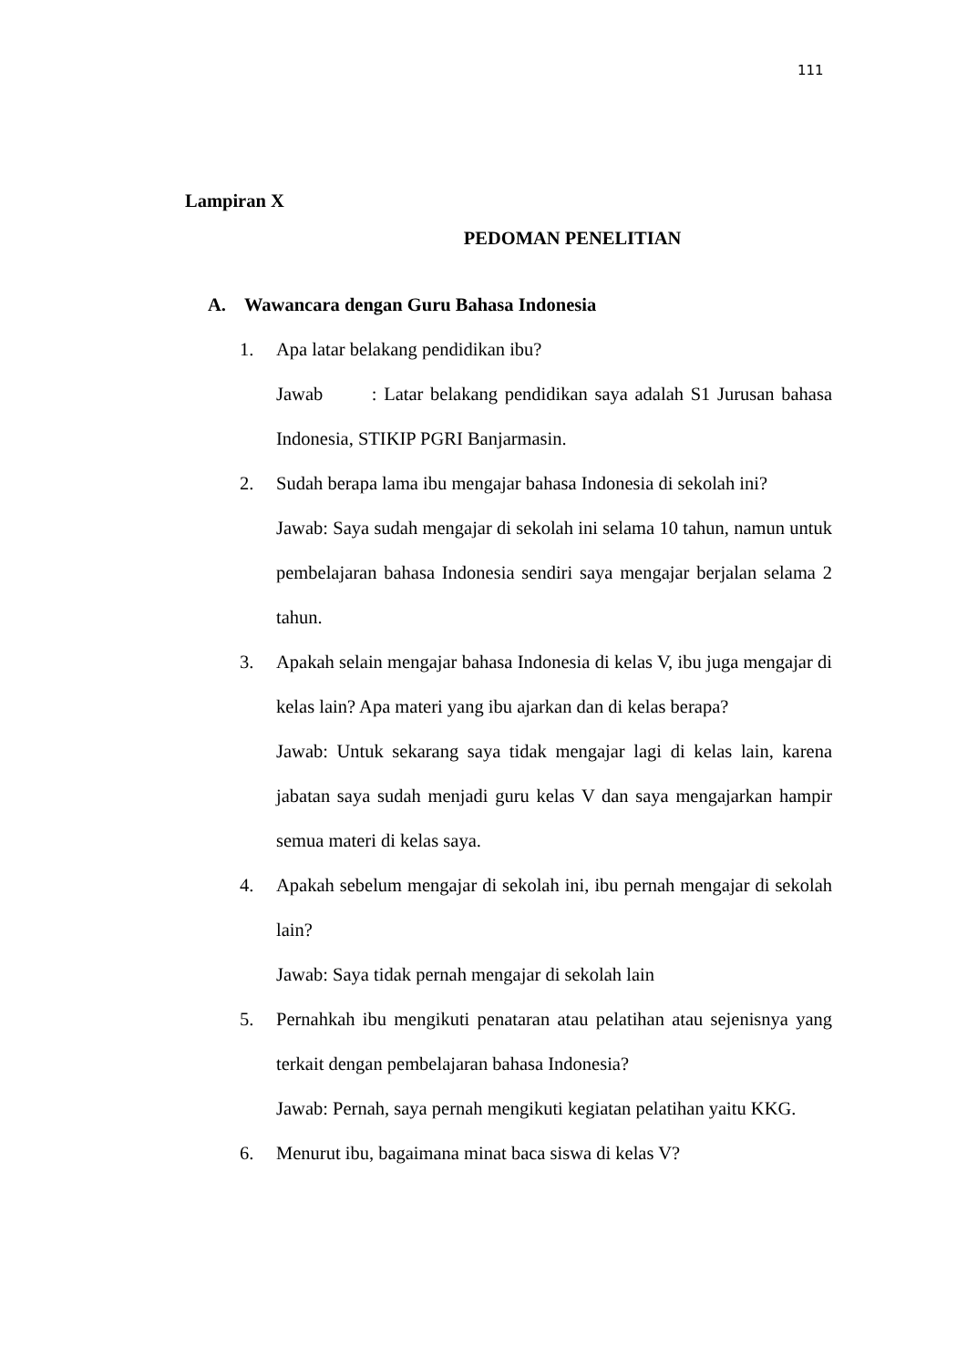111
Lampiran X
PEDOMAN PENELITIAN
A. Wawancara dengan Guru Bahasa Indonesia
1. Apa latar belakang pendidikan ibu?
Jawab : Latar belakang pendidikan saya adalah S1 Jurusan bahasa Indonesia, STIKIP PGRI Banjarmasin.
2. Sudah berapa lama ibu mengajar bahasa Indonesia di sekolah ini?
Jawab: Saya sudah mengajar di sekolah ini selama 10 tahun, namun untuk pembelajaran bahasa Indonesia sendiri saya mengajar berjalan selama 2 tahun.
3. Apakah selain mengajar bahasa Indonesia di kelas V, ibu juga mengajar di kelas lain? Apa materi yang ibu ajarkan dan di kelas berapa?
Jawab: Untuk sekarang saya tidak mengajar lagi di kelas lain, karena jabatan saya sudah menjadi guru kelas V dan saya mengajarkan hampir semua materi di kelas saya.
4. Apakah sebelum mengajar di sekolah ini, ibu pernah mengajar di sekolah lain?
Jawab: Saya tidak pernah mengajar di sekolah lain
5. Pernahkah ibu mengikuti penataran atau pelatihan atau sejenisnya yang terkait dengan pembelajaran bahasa Indonesia?
Jawab: Pernah, saya pernah mengikuti kegiatan pelatihan yaitu KKG.
6. Menurut ibu, bagaimana minat baca siswa di kelas V?